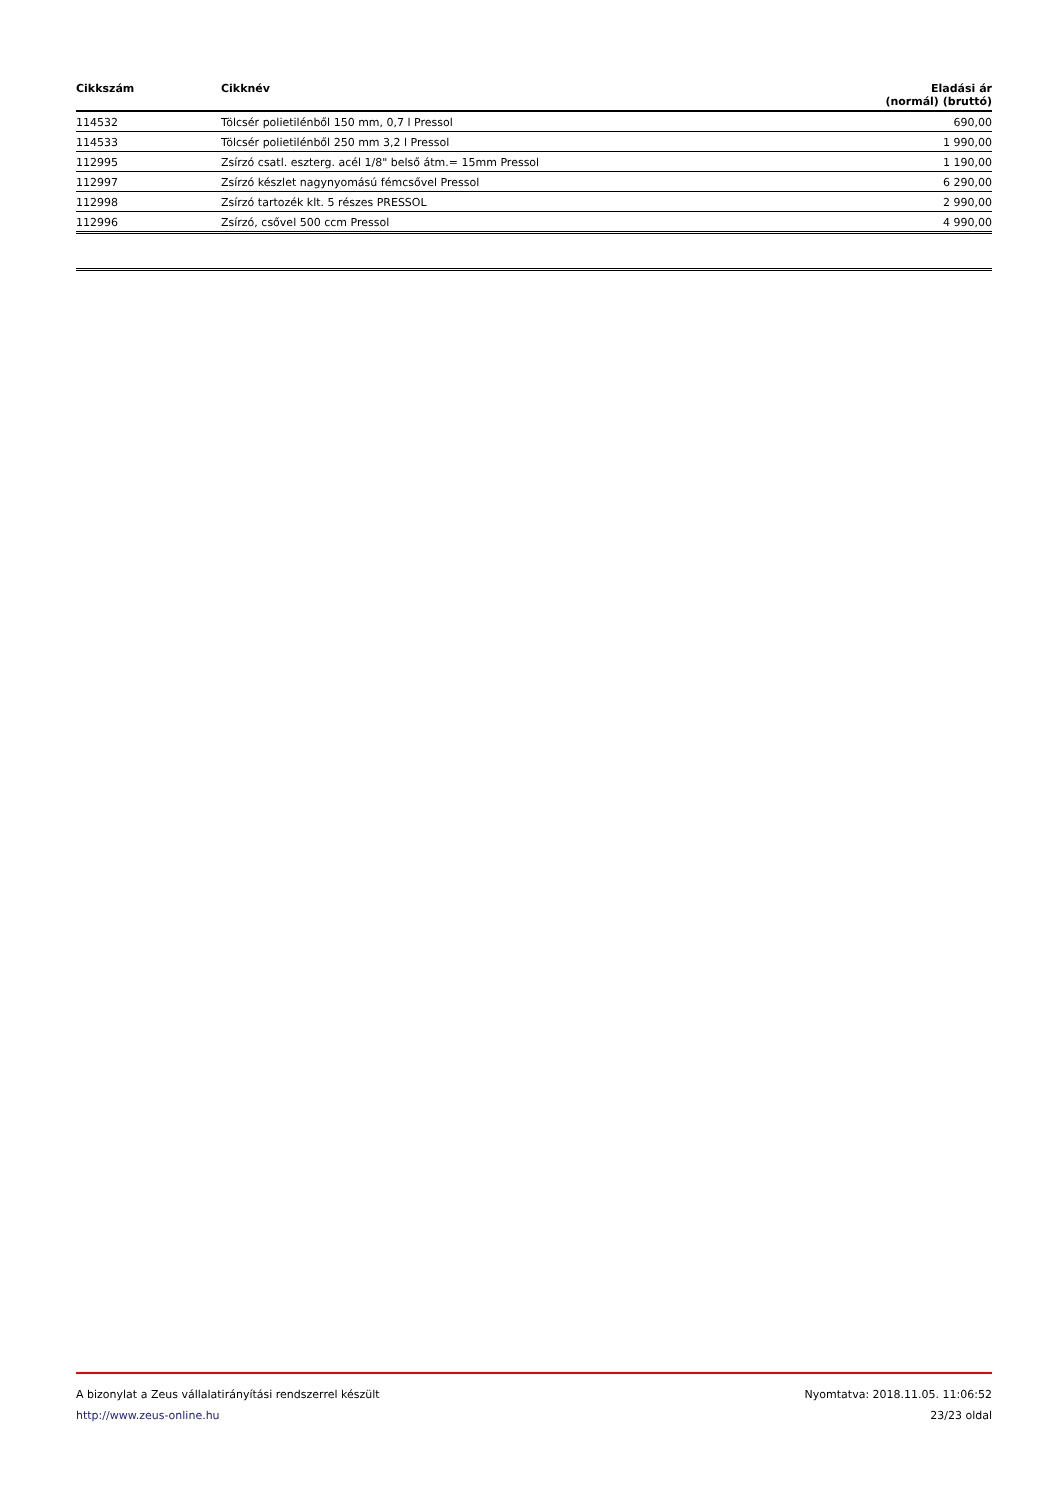| Cikkszám | Cikknév | Eladási ár (normál) (bruttó) |
| --- | --- | --- |
| 114532 | Tölcsér polietilénből 150 mm, 0,7 l Pressol | 690,00 |
| 114533 | Tölcsér polietilénből 250 mm 3,2 l Pressol | 1 990,00 |
| 112995 | Zsírzó csatl. eszterg. acél 1/8" belső átm.= 15mm Pressol | 1 190,00 |
| 112997 | Zsírzó készlet nagynyomású fémcsővel Pressol | 6 290,00 |
| 112998 | Zsírzó tartozék klt. 5 részes PRESSOL | 2 990,00 |
| 112996 | Zsírzó, csővel 500 ccm Pressol | 4 990,00 |
A bizonylat a Zeus vállalatirányítási rendszerrel készült Nyomtatva: 2018.11.05. 11:06:52
http://www.zeus-online.hu 23/23 oldal